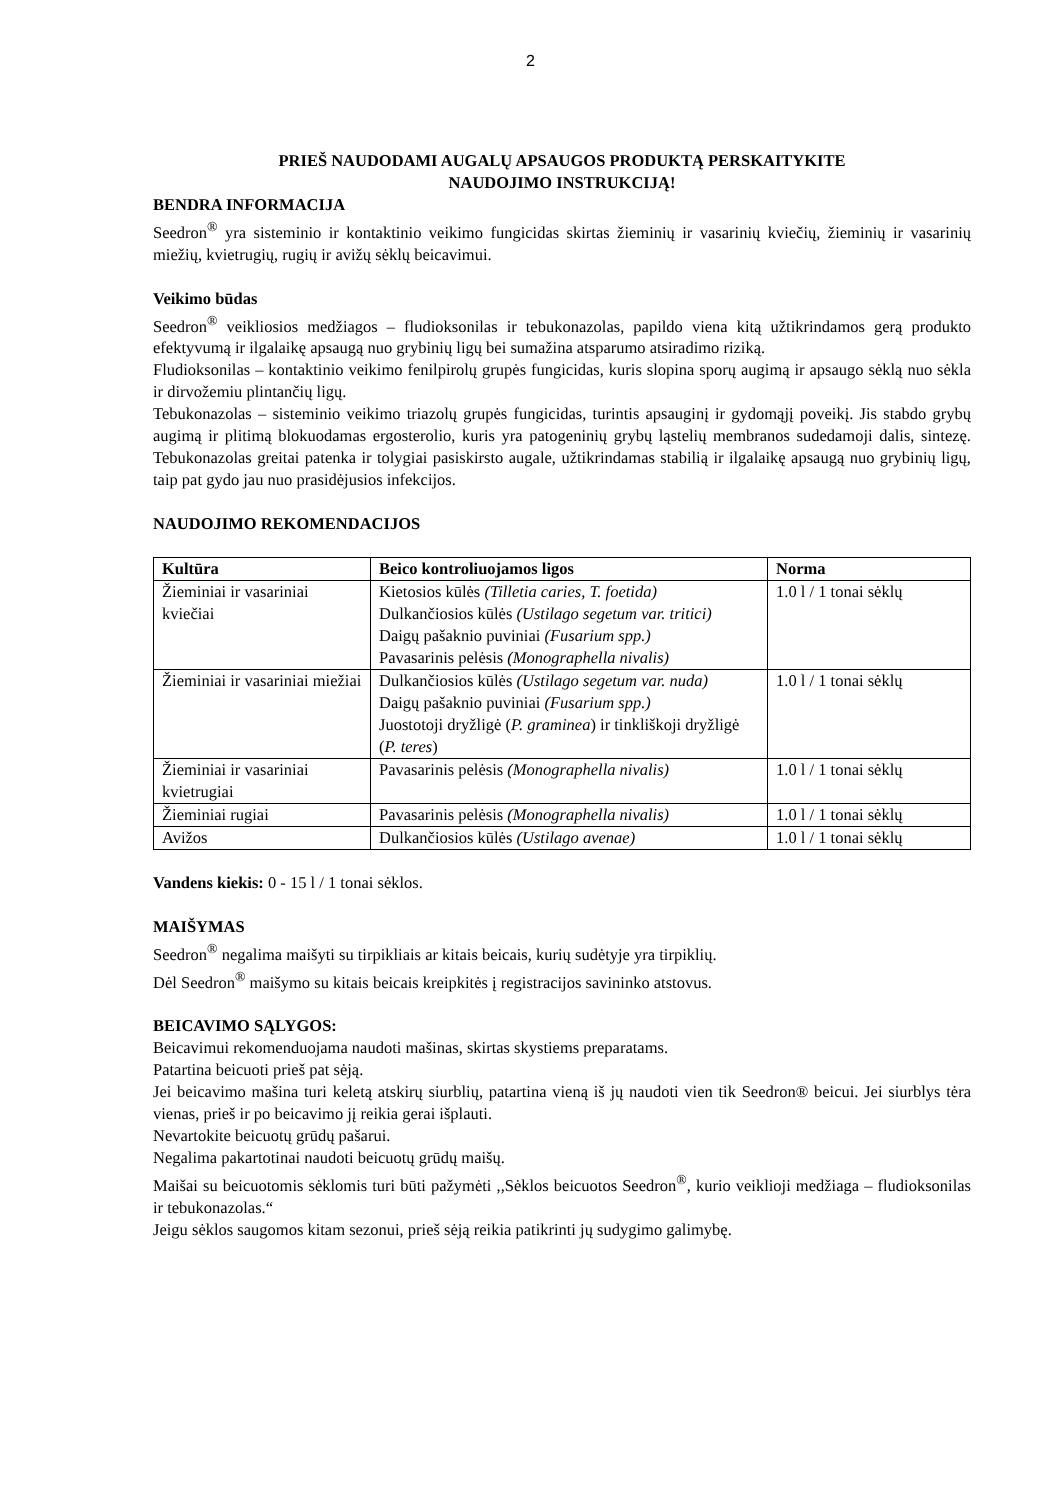2
PRIEŠ NAUDODAMI AUGALŲ APSAUGOS PRODUKTĄ PERSKAITYKITE
NAUDOJIMO INSTRUKCIJĄ!
BENDRA INFORMACIJA
Seedron<sup>®</sup> yra sisteminio ir kontaktinio veikimo fungicidas skirtas žieminių ir vasarinių kviečių, žieminių ir vasarinių miežių, kvietrugių, rugių ir avižų sėklų beicavimui.
Veikimo būdas
Seedron<sup>®</sup> veikliosios medžiagos – fludioksonilas ir tebukonazolas, papildo viena kitą užtikrindamos gerą produkto efektyvumą ir ilgalaikę apsaugą nuo grybinių ligų bei sumažina atsparumo atsiradimo riziką.
Fludioksonilas – kontaktinio veikimo fenilpirolų grupės fungicidas, kuris slopina sporų augimą ir apsaugo sėklą nuo sėkla ir dirvožemiu plintančių ligų.
Tebukonazolas – sisteminio veikimo triazolų grupės fungicidas, turintis apsauginį ir gydomąjį poveikį. Jis stabdo grybų augimą ir plitimą blokuodamas ergosterolio, kuris yra patogeninių grybų ląstelių membranos sudedamoji dalis, sintezę. Tebukonazolas greitai patenka ir tolygiai pasiskirsto augale, užtikrindamas stabilią ir ilgalaikę apsaugą nuo grybinių ligų, taip pat gydo jau nuo prasidėjusios infekcijos.
NAUDOJIMO REKOMENDACIJOS
| Kultūra | Beico kontroliuojamos ligos | Norma |
| --- | --- | --- |
| Žieminiai ir vasariniai kviečiai | Kietosios kūlės (Tilletia caries, T. foetida) Dulkančiosios kūlės (Ustilago segetum var. tritici) Daigų pašaknio puviniai (Fusarium spp.) Pavasarinis pelėsis (Monographella nivalis) | 1.0 l / 1 tonai sėklų |
| Žieminiai ir vasariniai miežiai | Dulkančiosios kūlės (Ustilago segetum var. nuda) Daigų pašaknio puviniai (Fusarium spp.) Juostotoji dryžligė ( P. graminea ) ir tinkliškoji dryžligė ( P. teres ) | 1.0 l / 1 tonai sėklų |
| Žieminiai ir vasariniai kvietrugiai | Pavasarinis pelėsis (Monographella nivalis) | 1.0 l / 1 tonai sėklų |
| Žieminiai rugiai | Pavasarinis pelėsis (Monographella nivalis) | 1.0 l / 1 tonai sėklų |
| Avižos | Dulkančiosios kūlės (Ustilago avenae) | 1.0 l / 1 tonai sėklų |
Vandens kiekis: 0 - 15 l / 1 tonai sėklos.
MAIŠYMAS
Seedron<sup>®</sup> negalima maišyti su tirpikliais ar kitais beicais, kurių sudėtyje yra tirpiklių.
Dėl Seedron<sup>®</sup> maišymo su kitais beicais kreipkitės į registracijos savininko atstovus.
BEICAVIMO SĄLYGOS:
Beicavimui rekomenduojama naudoti mašinas, skirtas skystiems preparatams.
Patartina beicuoti prieš pat sėją.
Jei beicavimo mašina turi keletą atskirų siurblių, patartina vieną iš jų naudoti vien tik Seedron® beicui. Jei siurblys tėra vienas, prieš ir po beicavimo jį reikia gerai išplauti.
Nevartokite beicuotų grūdų pašarui.
Negalima pakartotinai naudoti beicuotų grūdų maišų.
Maišai su beicuotomis sėklomis turi būti pažymėti ,,Sėklos beicuotos Seedron<sup>®</sup>, kurio veiklioji medžiaga – fludioksonilas ir tebukonazolas.“
Jeigu sėklos saugomos kitam sezonui, prieš sėją reikia patikrinti jų sudygimo galimybę.